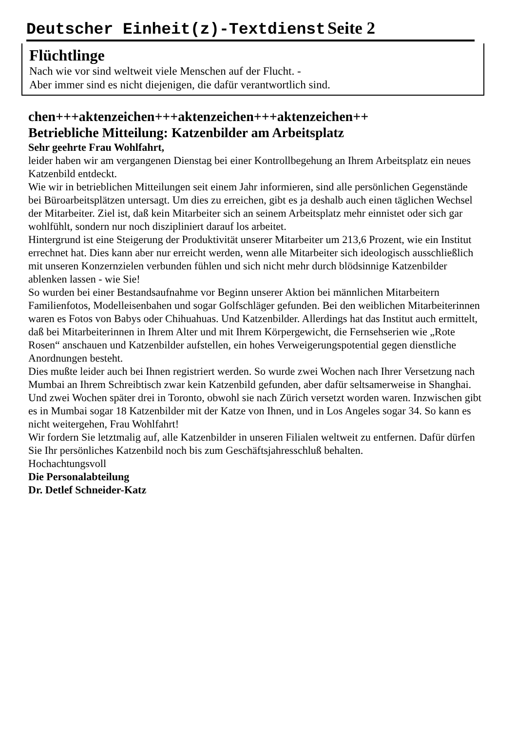Deutscher Einheit(z)-Textdienst Seite 2
Flüchtlinge
Nach wie vor sind weltweit viele Menschen auf der Flucht. -
Aber immer sind es nicht diejenigen, die dafür verantwortlich sind.
chen+++aktenzeichen+++aktenzeichen+++aktenzeichen++
Betriebliche Mitteilung: Katzenbilder am Arbeitsplatz
Sehr geehrte Frau Wohlfahrt,
leider haben wir am vergangenen Dienstag bei einer Kontrollbegehung an Ihrem Arbeitsplatz ein neues Katzenbild entdeckt.
Wie wir in betrieblichen Mitteilungen seit einem Jahr informieren, sind alle persönlichen Gegenstände bei Büroarbeitsplätzen untersagt. Um dies zu erreichen, gibt es ja deshalb auch einen täglichen Wechsel der Mitarbeiter. Ziel ist, daß kein Mitarbeiter sich an seinem Arbeitsplatz mehr einnistet oder sich gar wohlfühlt, sondern nur noch diszipliniert darauf los arbeitet.
Hintergrund ist eine Steigerung der Produktivität unserer Mitarbeiter um 213,6 Prozent, wie ein Institut errechnet hat. Dies kann aber nur erreicht werden, wenn alle Mitarbeiter sich ideologisch ausschließlich mit unseren Konzernzielen verbunden fühlen und sich nicht mehr durch blödsinnige Katzenbilder ablenken lassen - wie Sie!
So wurden bei einer Bestandsaufnahme vor Beginn unserer Aktion bei männlichen Mitarbeitern Familienfotos, Modelleisenbahen und sogar Golfschläger gefunden. Bei den weiblichen Mitarbeiterinnen waren es Fotos von Babys oder Chihuahuas. Und Katzenbilder. Allerdings hat das Institut auch ermittelt, daß bei Mitarbeiterinnen in Ihrem Alter und mit Ihrem Körpergewicht, die Fernsehserien wie „Rote Rosen“ anschauen und Katzenbilder aufstellen, ein hohes Verweigerungspotential gegen dienstliche Anordnungen besteht.
Dies mußte leider auch bei Ihnen registriert werden. So wurde zwei Wochen nach Ihrer Versetzung nach Mumbai an Ihrem Schreibtisch zwar kein Katzenbild gefunden, aber dafür seltsamerweise in Shanghai. Und zwei Wochen später drei in Toronto, obwohl sie nach Zürich versetzt worden waren. Inzwischen gibt es in Mumbai sogar 18 Katzenbilder mit der Katze von Ihnen, und in Los Angeles sogar 34. So kann es nicht weitergehen, Frau Wohlfahrt!
Wir fordern Sie letztmalig auf, alle Katzenbilder in unseren Filialen weltweit zu entfernen. Dafür dürfen Sie Ihr persönliches Katzenbild noch bis zum Geschäftsjahresschluß behalten.
Hochachtungsvoll
Die Personalabteilung
Dr. Detlef Schneider-Katz